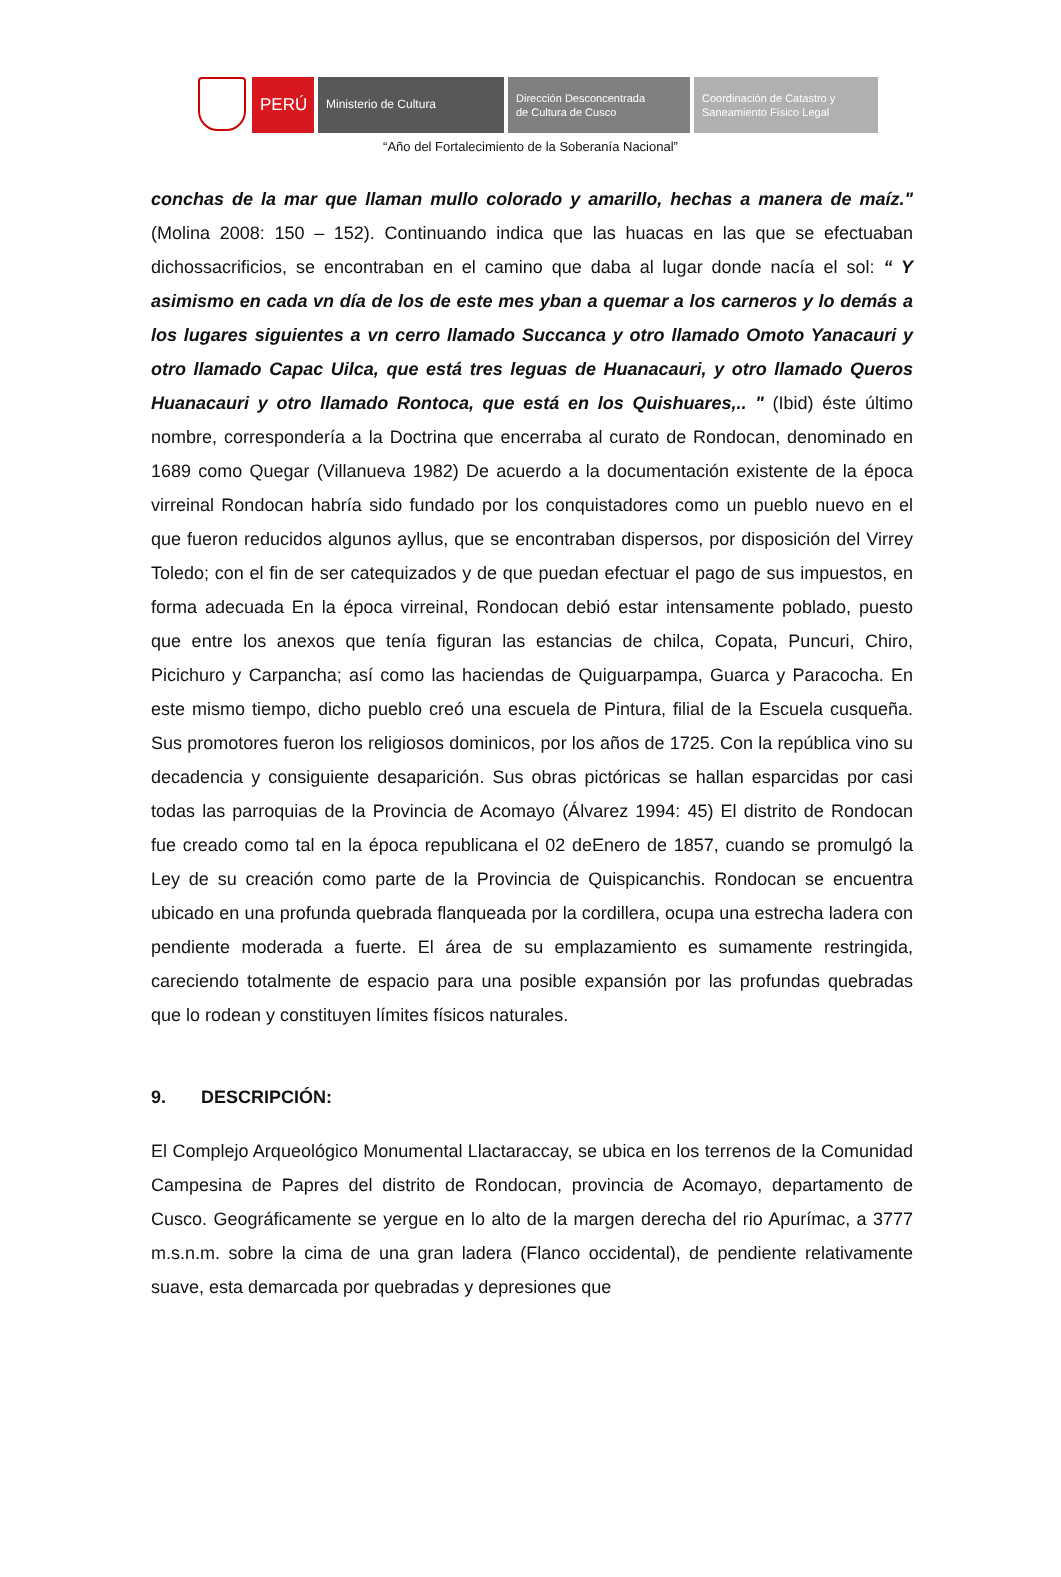PERÚ
Ministerio de Cultura Dirección Desconcentrada
de Cultura de Cusco
Coordinación de Catastro y
Saneamiento Físico Legal
“Año del Fortalecimiento de la Soberanía Nacional”
conchas de la mar que llaman mullo colorado y amarillo, hechas a manera de maíz." (Molina 2008: 150 – 152). Continuando indica que las huacas en las que se efectuaban dichossacrificios, se encontraban en el camino que daba al lugar donde nacía el sol: “ Y asimismo en cada vn día de los de este mes yban a quemar a los carneros y lo demás a los lugares siguientes a vn cerro llamado Succanca y otro llamado Omoto Yanacauri y otro llamado Capac Uilca, que está tres leguas de Huanacauri, y otro llamado Queros Huanacauri y otro llamado Rontoca, que está en los Quishuares,.. " (Ibid) éste último nombre, correspondería a la Doctrina que encerraba al curato de Rondocan, denominado en 1689 como Quegar (Villanueva 1982) De acuerdo a la documentación existente de la época virreinal Rondocan habría sido fundado por los conquistadores como un pueblo nuevo en el que fueron reducidos algunos ayllus, que se encontraban dispersos, por disposición del Virrey Toledo; con el fin de ser catequizados y de que puedan efectuar el pago de sus impuestos, en forma adecuada En la época virreinal, Rondocan debió estar intensamente poblado, puesto que entre los anexos que tenía figuran las estancias de chilca, Copata, Puncuri, Chiro, Picichuro y Carpancha; así como las haciendas de Quiguarpampa, Guarca y Paracocha. En este mismo tiempo, dicho pueblo creó una escuela de Pintura, filial de la Escuela cusqueña. Sus promotores fueron los religiosos dominicos, por los años de 1725. Con la república vino su decadencia y consiguiente desaparición. Sus obras pictóricas se hallan esparcidas por casi todas las parroquias de la Provincia de Acomayo (Álvarez 1994: 45) El distrito de Rondocan fue creado como tal en la época republicana el 02 deEnero de 1857, cuando se promulgó la Ley de su creación como parte de la Provincia de Quispicanchis. Rondocan se encuentra ubicado en una profunda quebrada flanqueada por la cordillera, ocupa una estrecha ladera con pendiente moderada a fuerte. El área de su emplazamiento es sumamente restringida, careciendo totalmente de espacio para una posible expansión por las profundas quebradas que lo rodean y constituyen límites físicos naturales.
9. DESCRIPCIÓN:
El Complejo Arqueológico Monumental Llactaraccay, se ubica en los terrenos de la Comunidad Campesina de Papres del distrito de Rondocan, provincia de Acomayo, departamento de Cusco. Geográficamente se yergue en lo alto de la margen derecha del rio Apurímac, a 3777 m.s.n.m. sobre la cima de una gran ladera (Flanco occidental), de pendiente relativamente suave, esta demarcada por quebradas y depresiones que